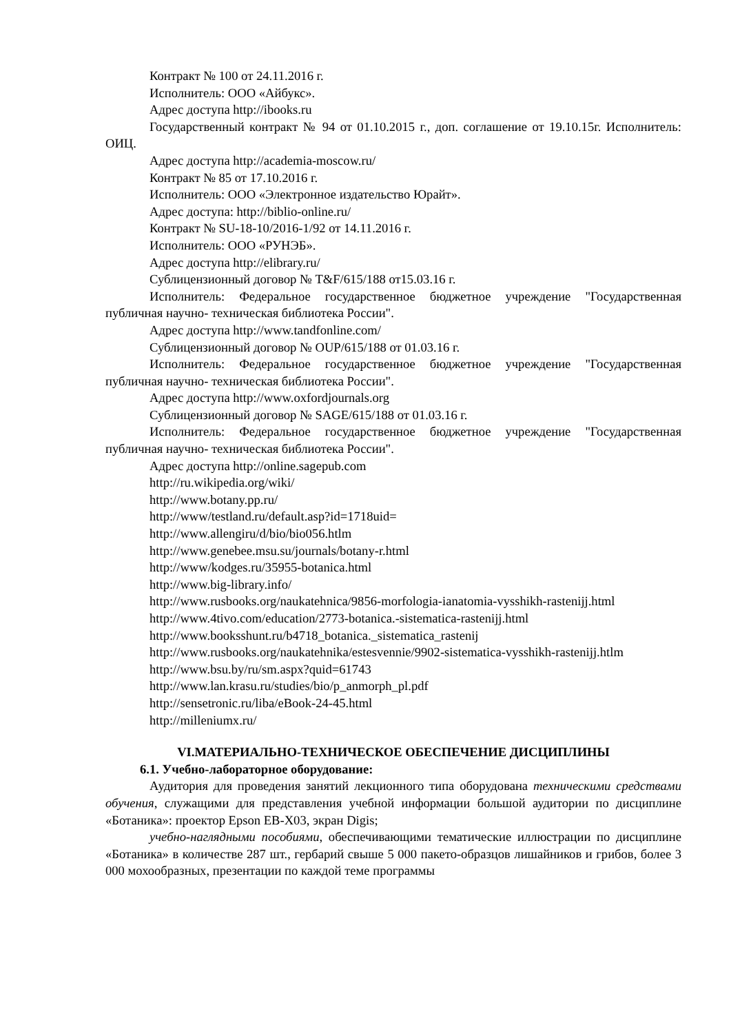Контракт № 100 от 24.11.2016 г.
Исполнитель: ООО «Айбукс».
Адрес доступа http://ibooks.ru
Государственный контракт № 94 от 01.10.2015 г., доп. соглашение от 19.10.15г. Исполнитель: ОИЦ.
Адрес доступа http://academia-moscow.ru/
Контракт № 85 от 17.10.2016 г.
Исполнитель: ООО «Электронное издательство Юрайт».
Адрес доступа: http://biblio-online.ru/
Контракт № SU-18-10/2016-1/92 от 14.11.2016 г.
Исполнитель: ООО «РУНЭБ».
Адрес доступа http://elibrary.ru/
Сублицензионный договор № T&F/615/188 от15.03.16 г.
Исполнитель: Федеральное государственное бюджетное учреждение "Государственная публичная научно- техническая библиотека России".
Адрес доступа http://www.tandfonline.com/
Сублицензионный договор № OUP/615/188 от 01.03.16 г.
Исполнитель: Федеральное государственное бюджетное учреждение "Государственная публичная научно- техническая библиотека России".
Адрес доступа http://www.oxfordjournals.org
Сублицензионный договор № SAGE/615/188 от 01.03.16 г.
Исполнитель: Федеральное государственное бюджетное учреждение "Государственная публичная научно- техническая библиотека России".
Адрес доступа http://online.sagepub.com
http://ru.wikipedia.org/wiki/
http://www.botany.pp.ru/
http://www/testland.ru/default.asp?id=1718uid=
http://www.allengiru/d/bio/bio056.htlm
http://www.genebee.msu.su/journals/botany-r.html
http://www/kodges.ru/35955-botanica.html
http://www.big-library.info/
http://www.rusbooks.org/naukatehnica/9856-morfologia-ianatomia-vysshikh-rastenijj.html
http://www.4tivo.com/education/2773-botanica.-sistematica-rastenijj.html
http://www.booksshunt.ru/b4718_botanica._sistematica_rastenij
http://www.rusbooks.org/naukatehnika/estesvennie/9902-sistematica-vysshikh-rastenijj.htlm
http://www.bsu.by/ru/sm.aspx?quid=61743
http://www.lan.krasu.ru/studies/bio/p_anmorph_pl.pdf
http://sensetronic.ru/liba/eBook-24-45.html
http://milleniumx.ru/
VI.МАТЕРИАЛЬНО-ТЕХНИЧЕСКОЕ ОБЕСПЕЧЕНИЕ ДИСЦИПЛИНЫ
6.1. Учебно-лабораторное оборудование:
Аудитория для проведения занятий лекционного типа оборудована техническими средствами обучения, служащими для представления учебной информации большой аудитории по дисциплине «Ботаника»: проектор Epson EB-X03, экран Digis;
учебно-наглядными пособиями, обеспечивающими тематические иллюстрации по дисциплине «Ботаника» в количестве 287 шт., гербарий свыше 5 000 пакето-образцов лишайников и грибов, более 3 000 мохообразных, презентации по каждой теме программы